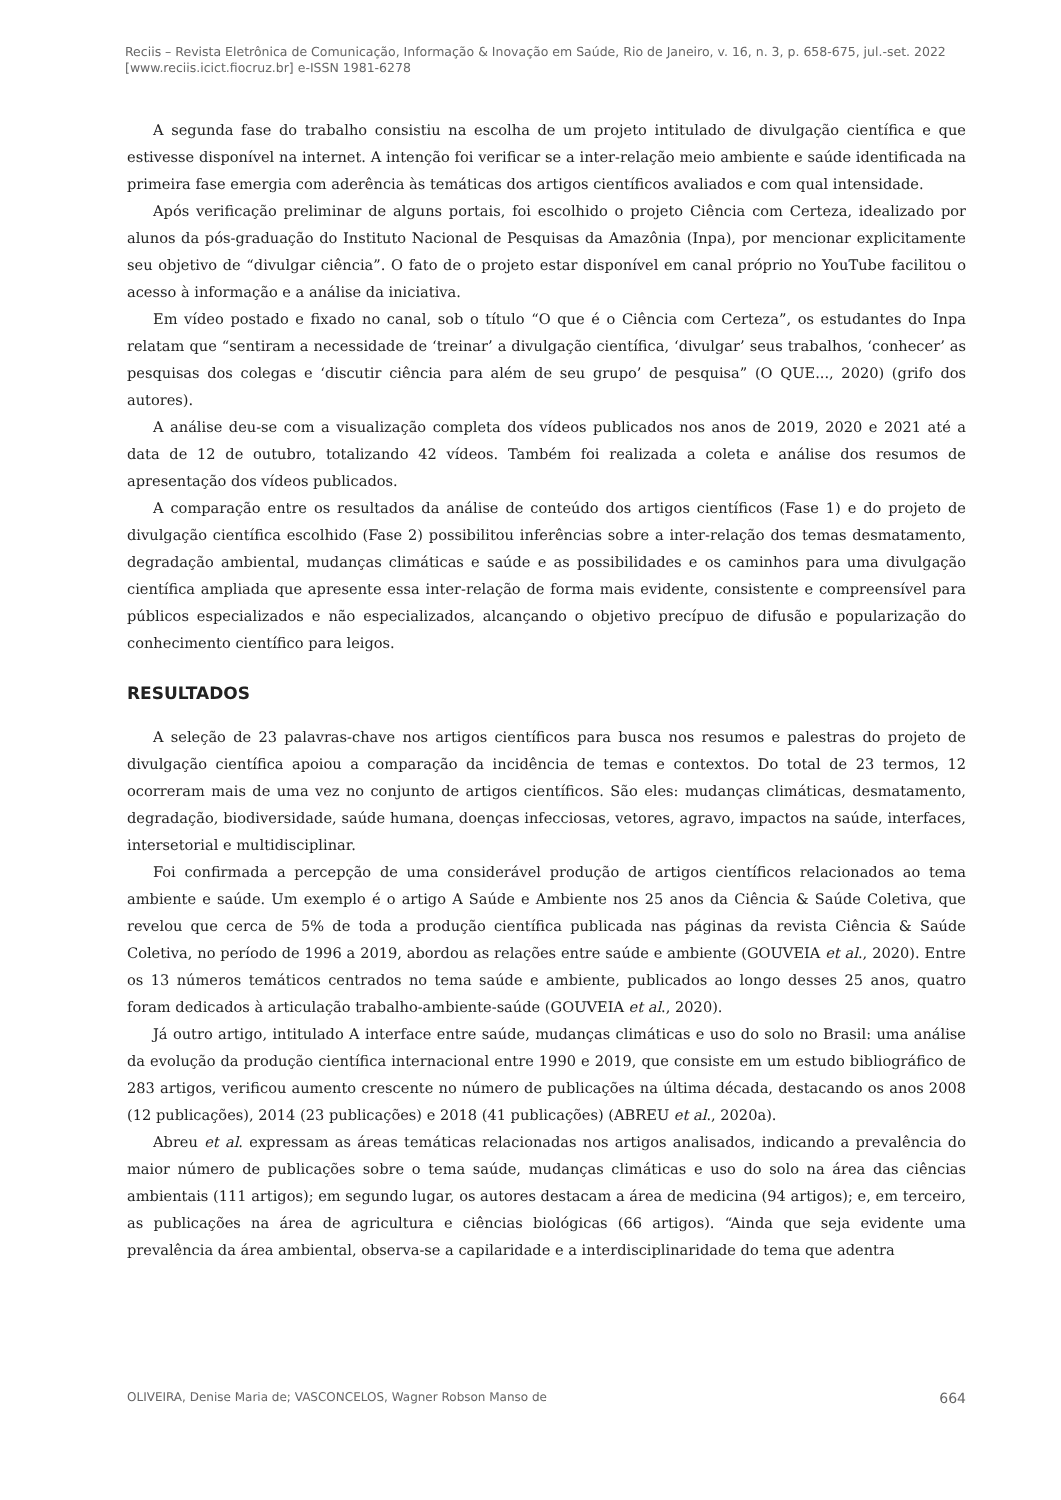Reciis – Revista Eletrônica de Comunicação, Informação & Inovação em Saúde, Rio de Janeiro, v. 16, n. 3, p. 658-675, jul.-set. 2022
[www.reciis.icict.fiocruz.br] e-ISSN 1981-6278
A segunda fase do trabalho consistiu na escolha de um projeto intitulado de divulgação científica e que estivesse disponível na internet. A intenção foi verificar se a inter-relação meio ambiente e saúde identificada na primeira fase emergia com aderência às temáticas dos artigos científicos avaliados e com qual intensidade.
Após verificação preliminar de alguns portais, foi escolhido o projeto Ciência com Certeza, idealizado por alunos da pós-graduação do Instituto Nacional de Pesquisas da Amazônia (Inpa), por mencionar explicitamente seu objetivo de “divulgar ciência”. O fato de o projeto estar disponível em canal próprio no YouTube facilitou o acesso à informação e a análise da iniciativa.
Em vídeo postado e fixado no canal, sob o título “O que é o Ciência com Certeza”, os estudantes do Inpa relatam que “sentiram a necessidade de ‘treinar’ a divulgação científica, ‘divulgar’ seus trabalhos, ‘conhecer’ as pesquisas dos colegas e ‘discutir ciência para além de seu grupo’ de pesquisa” (O QUE..., 2020) (grifo dos autores).
A análise deu-se com a visualização completa dos vídeos publicados nos anos de 2019, 2020 e 2021 até a data de 12 de outubro, totalizando 42 vídeos. Também foi realizada a coleta e análise dos resumos de apresentação dos vídeos publicados.
A comparação entre os resultados da análise de conteúdo dos artigos científicos (Fase 1) e do projeto de divulgação científica escolhido (Fase 2) possibilitou inferências sobre a inter-relação dos temas desmatamento, degradação ambiental, mudanças climáticas e saúde e as possibilidades e os caminhos para uma divulgação científica ampliada que apresente essa inter-relação de forma mais evidente, consistente e compreensível para públicos especializados e não especializados, alcançando o objetivo precípuo de difusão e popularização do conhecimento científico para leigos.
RESULTADOS
A seleção de 23 palavras-chave nos artigos científicos para busca nos resumos e palestras do projeto de divulgação científica apoiou a comparação da incidência de temas e contextos. Do total de 23 termos, 12 ocorreram mais de uma vez no conjunto de artigos científicos. São eles: mudanças climáticas, desmatamento, degradação, biodiversidade, saúde humana, doenças infecciosas, vetores, agravo, impactos na saúde, interfaces, intersetorial e multidisciplinar.
Foi confirmada a percepção de uma considerável produção de artigos científicos relacionados ao tema ambiente e saúde. Um exemplo é o artigo A Saúde e Ambiente nos 25 anos da Ciência & Saúde Coletiva, que revelou que cerca de 5% de toda a produção científica publicada nas páginas da revista Ciência & Saúde Coletiva, no período de 1996 a 2019, abordou as relações entre saúde e ambiente (GOUVEIA et al., 2020). Entre os 13 números temáticos centrados no tema saúde e ambiente, publicados ao longo desses 25 anos, quatro foram dedicados à articulação trabalho-ambiente-saúde (GOUVEIA et al., 2020).
Já outro artigo, intitulado A interface entre saúde, mudanças climáticas e uso do solo no Brasil: uma análise da evolução da produção científica internacional entre 1990 e 2019, que consiste em um estudo bibliográfico de 283 artigos, verificou aumento crescente no número de publicações na última década, destacando os anos 2008 (12 publicações), 2014 (23 publicações) e 2018 (41 publicações) (ABREU et al., 2020a).
Abreu et al. expressam as áreas temáticas relacionadas nos artigos analisados, indicando a prevalência do maior número de publicações sobre o tema saúde, mudanças climáticas e uso do solo na área das ciências ambientais (111 artigos); em segundo lugar, os autores destacam a área de medicina (94 artigos); e, em terceiro, as publicações na área de agricultura e ciências biológicas (66 artigos). “Ainda que seja evidente uma prevalência da área ambiental, observa-se a capilaridade e a interdisciplinaridade do tema que adentra
OLIVEIRA, Denise Maria de; VASCONCELOS, Wagner Robson Manso de 664